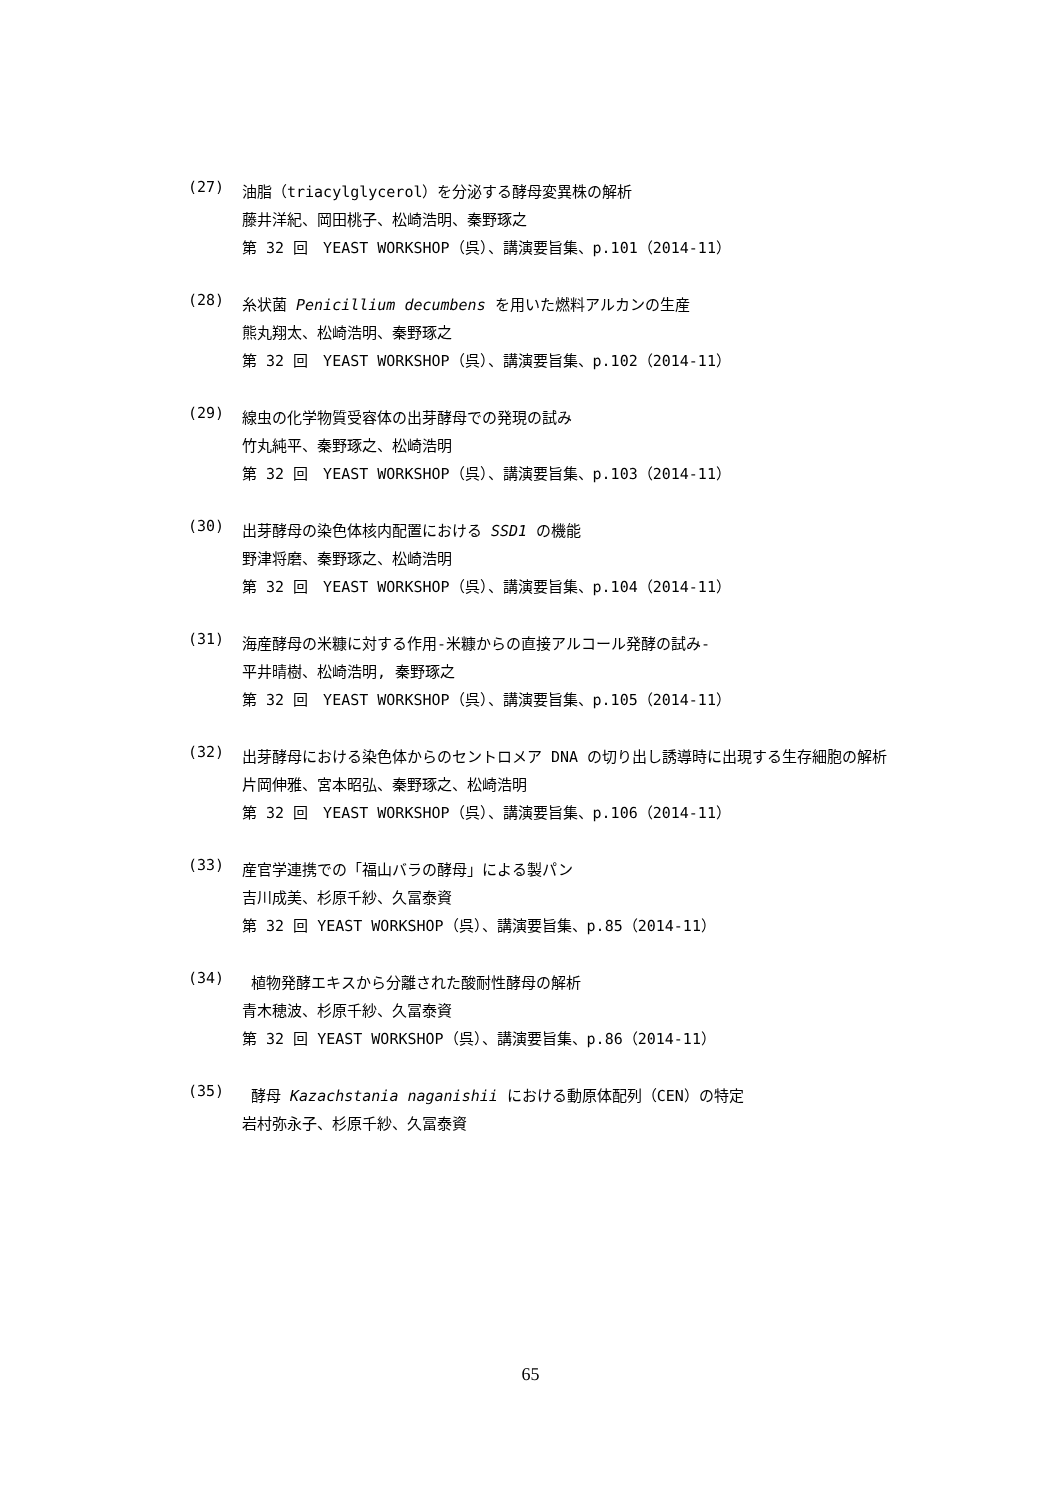(27)
油脂（triacylglycerol）を分泌する酵母変異株の解析
藤井洋紀、岡田桃子、松崎浩明、秦野琢之
第 32 回　YEAST WORKSHOP（呉）、講演要旨集、p.101（2014-11）
(28)
糸状菌 Penicillium decumbens を用いた燃料アルカンの生産
熊丸翔太、松崎浩明、秦野琢之
第 32 回　YEAST WORKSHOP（呉）、講演要旨集、p.102（2014-11）
(29)
線虫の化学物質受容体の出芽酵母での発現の試み
竹丸純平、秦野琢之、松崎浩明
第 32 回　YEAST WORKSHOP（呉）、講演要旨集、p.103（2014-11）
(30)
出芽酵母の染色体核内配置における SSD1 の機能
野津将磨、秦野琢之、松崎浩明
第 32 回　YEAST WORKSHOP（呉）、講演要旨集、p.104（2014-11）
(31)
海産酵母の米糠に対する作用-米糠からの直接アルコール発酵の試み-
平井晴樹、松崎浩明, 秦野琢之
第 32 回　YEAST WORKSHOP（呉）、講演要旨集、p.105（2014-11）
(32)
出芽酵母における染色体からのセントロメア DNA の切り出し誘導時に出現する生存細胞の解析
片岡伸雅、宮本昭弘、秦野琢之、松崎浩明
第 32 回　YEAST WORKSHOP（呉）、講演要旨集、p.106（2014-11）
(33)
産官学連携での「福山バラの酵母」による製パン
吉川成美、杉原千紗、久冨泰資
第 32 回 YEAST WORKSHOP（呉）、講演要旨集、p.85（2014-11）
(34)
植物発酵エキスから分離された酸耐性酵母の解析
青木穂波、杉原千紗、久冨泰資
第 32 回 YEAST WORKSHOP（呉）、講演要旨集、p.86（2014-11）
(35)
酵母 Kazachstania naganishii における動原体配列（CEN）の特定
岩村弥永子、杉原千紗、久冨泰資
65